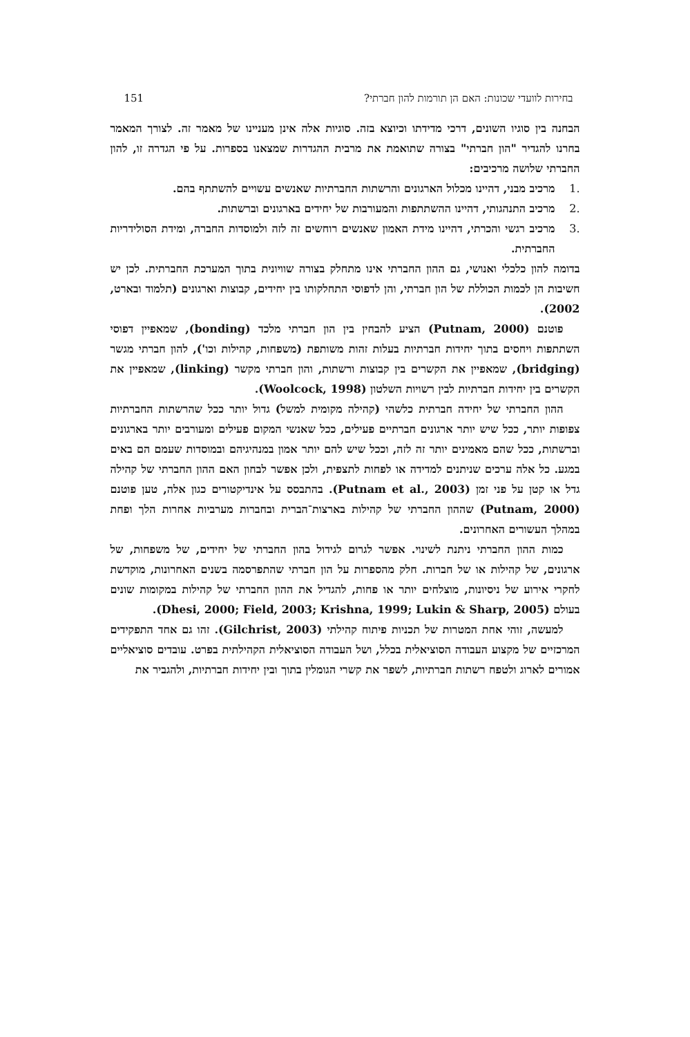בחירות לוועדי שכונות: האם הן תורמות להון חברתי? 151
הבחנה בין סוגיו השונים, דרכי מדידתו וכיוצא בזה. סוגיות אלה אינן מעניינו של מאמר זה. לצורך המאמר בחרנו להגדיר "הון חברתי" בצורה שתואמת את מרבית ההגדרות שמצאנו בספרות. על פי הגדרה זו, להון החברתי שלושה מרכיבים:
.1 מרכיב מבני, דהיינו מכלול הארגונים והרשתות החברתיות שאנשים עשויים להשתתף בהם.
.2 מרכיב התנהגותי, דהיינו ההשתתפות והמעורבות של יחידים בארגונים וברשתות.
.3 מרכיב רגשי והכרתי, דהיינו מידת האמון שאנשים רוחשים זה לזה ולמוסדות החברה, ומידת הסולידריות החברתית.
בדומה להון כלכלי ואנושי, גם ההון החברתי אינו מתחלק בצורה שוויונית בתוך המערכת החברתית. לכן יש חשיבות הן לכמות הכוללת של הון חברתי, והן לדפוסי התחלקותו בין יחידים, קבוצות וארגונים (תלמוד ובארט, 2002).
פוטנם (Putnam, 2000) הציע להבחין בין הון חברתי מלכד (bonding), שמאפיין דפוסי השתתפות ויחסים בתוך יחידות חברתיות בעלות זהות משותפת (משפחות, קהילות וכו'), להון חברתי מגשר (bridging), שמאפיין את הקשרים בין קבוצות ורשתות, והון חברתי מקשר (linking), שמאפיין את הקשרים בין יחידות חברתיות לבין רשויות השלטון (Woolcock, 1998).
ההון החברתי של יחידה חברתית כלשהי (קהילה מקומית למשל) גדול יותר ככל שהרשתות החברתיות צפופות יותר, ככל שיש יותר ארגונים חברתיים פעילים, ככל שאנשי המקום פעילים ומעורבים יותר בארגונים וברשתות, ככל שהם מאמינים יותר זה לזה, וככל שיש להם יותר אמון במנהיגיהם ובמוסדות שעמם הם באים במגע. כל אלה ערכים שניתנים למדידה או לפחות לתצפית, ולכן אפשר לבחון האם ההון החברתי של קהילה גדל או קטן על פני זמן (Putnam et al., 2003). בהתבסס על אינדיקטורים כגון אלה, טען פוטנם (Putnam, 2000) שההון החברתי של קהילות בארצות־הברית ובחברות מערביות אחרות הלך ופחת במהלך העשורים האחרונים.
כמות ההון החברתי ניתנת לשינוי. אפשר לגרום לגידול בהון החברתי של יחידים, של משפחות, של ארגונים, של קהילות או של חברות. חלק מהספרות על הון חברתי שהתפרסמה בשנים האחרונות, מוקדשת לחקרי אירוע של ניסיונות, מוצלחים יותר או פחות, להגדיל את ההון החברתי של קהילות במקומות שונים בעולם (Dhesi, 2000; Field, 2003; Krishna, 1999; Lukin & Sharp, 2005).
למעשה, זוהי אחת המטרות של תכניות פיתוח קהילתי (Gilchrist, 2003). זהו גם אחד התפקידים המרכזיים של מקצוע העבודה הסוציאלית בכלל, ושל העבודה הסוציאלית הקהילתית בפרט. עובדים סוציאליים אמורים לארוג ולטפח רשתות חברתיות, לשפר את קשרי הגומלין בתוך ובין יחידות חברתיות, ולהגביר את